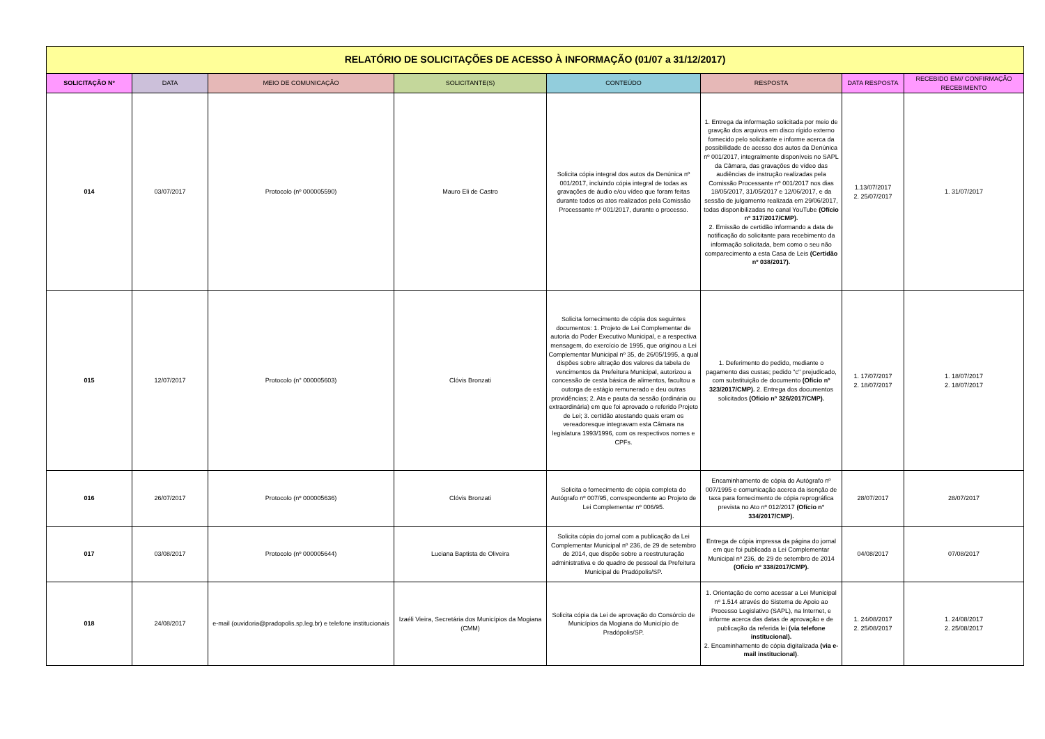| RELATÓRIO DE SOLICITAÇÕES DE ACESSO À INFORMAÇÃO (01/07 a 31/12/2017) | | | | | | | |
| SOLICITAÇÃO Nº | DATA | MEIO DE COMUNICAÇÃO | SOLICITANTE(S) | CONTEÚDO | RESPOSTA | DATA RESPOSTA | RECEBIDO EM// CONFIRMAÇÃO RECEBIMENTO |
| 014 | 03/07/2017 | Protocolo (nº 000005590) | Mauro Eli de Castro | Solicita cópia integral dos autos da Denúnica nº 001/2017, incluindo cópia integral de todas as gravações de áudio e/ou vídeo que foram feitas durante todos os atos realizados pela Comissão Processante nº 001/2017, durante o processo. | 1. Entrega da informação solicitada por meio de gravção dos arquivos em disco rígido externo fornecido pelo solicitante e informe acerca da possibilidade de acesso dos autos da Denúnica nº 001/2017, integralmente disponíveis no SAPL da Câmara, das gravações de vídeo das audiências de instrução realizadas pela Comissão Processante nº 001/2017 nos dias 18/05/2017, 31/05/2017 e 12/06/2017, e da sessão de julgamento realizada em 29/06/2017, todas disponibilizadas no canal YouTube (Ofício nº 317/2017/CMP). 2. Emissão de certidão informando a data de notificação do solicitante para recebimento da informação solicitada, bem como o seu não comparecimento a esta Casa de Leis (Certidão nº 038/2017). | 1.13/07/2017 2. 25/07/2017 | 1. 31/07/2017 |
| 015 | 12/07/2017 | Protocolo (n° 000005603) | Clóvis Bronzati | Solicita fornecimento de cópia dos seguintes documentos: 1. Projeto de Lei Complementar de autoria do Poder Executivo Municipal, e a respectiva mensagem, do exercício de 1995, que originou a Lei Complementar Municipal nº 35, de 26/05/1995, a qual dispões sobre altração dos valores da tabela de vencimentos da Prefeitura Municipal, autorizou a concessão de cesta básica de alimentos, facultou a outorga de estágio remunerado e deu outras providências; 2. Ata e pauta da sessão (ordinária ou extraordinária) em que foi aprovado o referido Projeto de Lei; 3. certidão atestando quais eram os vereadoresque integravam esta Câmara na legislatura 1993/1996, com os respectivos nomes e CPFs. | 1. Deferimento do pedido, mediante o pagamento das custas; pedido "c" prejudicado, com substituição de documento (Ofício nº 323/2017/CMP). 2. Entrega dos documentos solicitados (Ofício nº 326/2017/CMP). | 1. 17/07/2017 2. 18/07/2017 | 1. 18/07/2017 2. 18/07/2017 |
| 016 | 26/07/2017 | Protocolo (nº 000005636) | Clóvis Bronzati | Solicita o fornecimento de cópia completa do Autógrafo nº 007/95, correspeondente ao Projeto de Lei Complementar nº 006/95. | Encaminhamento de cópia do Autógrafo nº 007/1995 e comunicação acerca da isenção de taxa para fornecimento de cópia reprográfica prevista no Ato nº 012/2017 (Ofício n° 334/2017/CMP). | 28/07/2017 | 28/07/2017 |
| 017 | 03/08/2017 | Protocolo (nº 000005644) | Luciana Baptista de Oliveira | Solicita cópia do jornal com a publicação da Lei Complementar Municipal nº 236, de 29 de setembro de 2014, que dispõe sobre a reestruturação administrativa e do quadro de pessoal da Prefeitura Municipal de Pradópolis/SP. | Entrega de cópia impressa da página do jornal em que foi publicada a Lei Complementar Municipal nº 236, de 29 de setembro de 2014 (Ofício nº 338/2017/CMP). | 04/08/2017 | 07/08/2017 |
| 018 | 24/08/2017 | e-mail (ouvidoria@pradopolis.sp.leg.br) e telefone institucionais | Izaéli Vieira, Secretária dos Municípios da Mogiana (CMM) | Solicita cópia da Lei de aprovação do Consórcio de Municípios da Mogiana do Município de Pradópolis/SP. | 1. Orientação de como acessar a Lei Municipal nº 1.514 através do Sistema de Apoio ao Processo Legislativo (SAPL), na Internet, e informe acerca das datas de aprovação e de publicação da referida lei (via telefone institucional). 2. Encaminhamento de cópia digitalizada (via e-mail institucional) . | 1. 24/08/2017 2. 25/08/2017 | 1. 24/08/2017 2. 25/08/2017 |